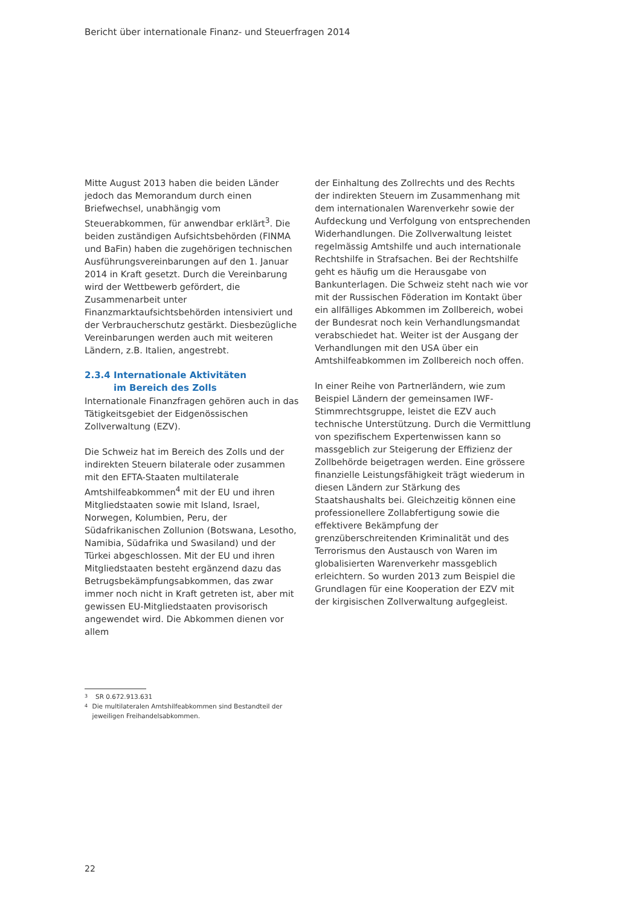Bericht über internationale Finanz- und Steuerfragen 2014
Mitte August 2013 haben die beiden Länder jedoch das Memorandum durch einen Briefwechsel, unabhängig vom Steuerabkommen, für anwendbar erklärt<sup>3</sup>. Die beiden zuständigen Aufsichtsbehörden (FINMA und BaFin) haben die zugehörigen technischen Ausführungsvereinbarungen auf den 1. Januar 2014 in Kraft gesetzt. Durch die Vereinbarung wird der Wettbewerb gefördert, die Zusammenarbeit unter Finanzmarktaufsichtsbehörden intensiviert und der Verbraucherschutz gestärkt. Diesbezügliche Vereinbarungen werden auch mit weiteren Ländern, z.B. Italien, angestrebt.
2.3.4 Internationale Aktivitäten
im Bereich des Zolls
Internationale Finanzfragen gehören auch in das Tätigkeitsgebiet der Eidgenössischen Zollverwaltung (EZV).
Die Schweiz hat im Bereich des Zolls und der indirekten Steuern bilaterale oder zusammen mit den EFTA-Staaten multilaterale Amtshilfeabkommen<sup>4</sup> mit der EU und ihren Mitgliedstaaten sowie mit Island, Israel, Norwegen, Kolumbien, Peru, der Südafrikanischen Zollunion (Botswana, Lesotho, Namibia, Südafrika und Swasiland) und der Türkei abgeschlossen. Mit der EU und ihren Mitgliedstaaten besteht ergänzend dazu das Betrugsbekämpfungsabkommen, das zwar immer noch nicht in Kraft getreten ist, aber mit gewissen EU-Mitgliedstaaten provisorisch angewendet wird. Die Abkommen dienen vor allem
der Einhaltung des Zollrechts und des Rechts der indirekten Steuern im Zusammenhang mit dem internationalen Warenverkehr sowie der Aufdeckung und Verfolgung von entsprechenden Widerhandlungen. Die Zollverwaltung leistet regelmässig Amtshilfe und auch internationale Rechtshilfe in Strafsachen. Bei der Rechtshilfe geht es häufig um die Herausgabe von Bankunterlagen. Die Schweiz steht nach wie vor mit der Russischen Föderation im Kontakt über ein allfälliges Abkommen im Zollbereich, wobei der Bundesrat noch kein Verhandlungsmandat verabschiedet hat. Weiter ist der Ausgang der Verhandlungen mit den USA über ein Amtshilfeabkommen im Zollbereich noch offen.
In einer Reihe von Partnerländern, wie zum Beispiel Ländern der gemeinsamen IWF-Stimmrechtsgruppe, leistet die EZV auch technische Unterstützung. Durch die Vermittlung von spezifischem Expertenwissen kann so massgeblich zur Steigerung der Effizienz der Zollbehörde beigetragen werden. Eine grössere finanzielle Leistungsfähigkeit trägt wiederum in diesen Ländern zur Stärkung des Staatshaushalts bei. Gleichzeitig können eine professionellere Zollabfertigung sowie die effektivere Bekämpfung der grenzüberschreitenden Kriminalität und des Terrorismus den Austausch von Waren im globalisierten Warenverkehr massgeblich erleichtern. So wurden 2013 zum Beispiel die Grundlagen für eine Kooperation der EZV mit der kirgisischen Zollverwaltung aufgegleist.
3 SR 0.672.913.631
4 Die multilateralen Amtshilfeabkommen sind Bestandteil der jeweiligen Freihandelsabkommen.
22